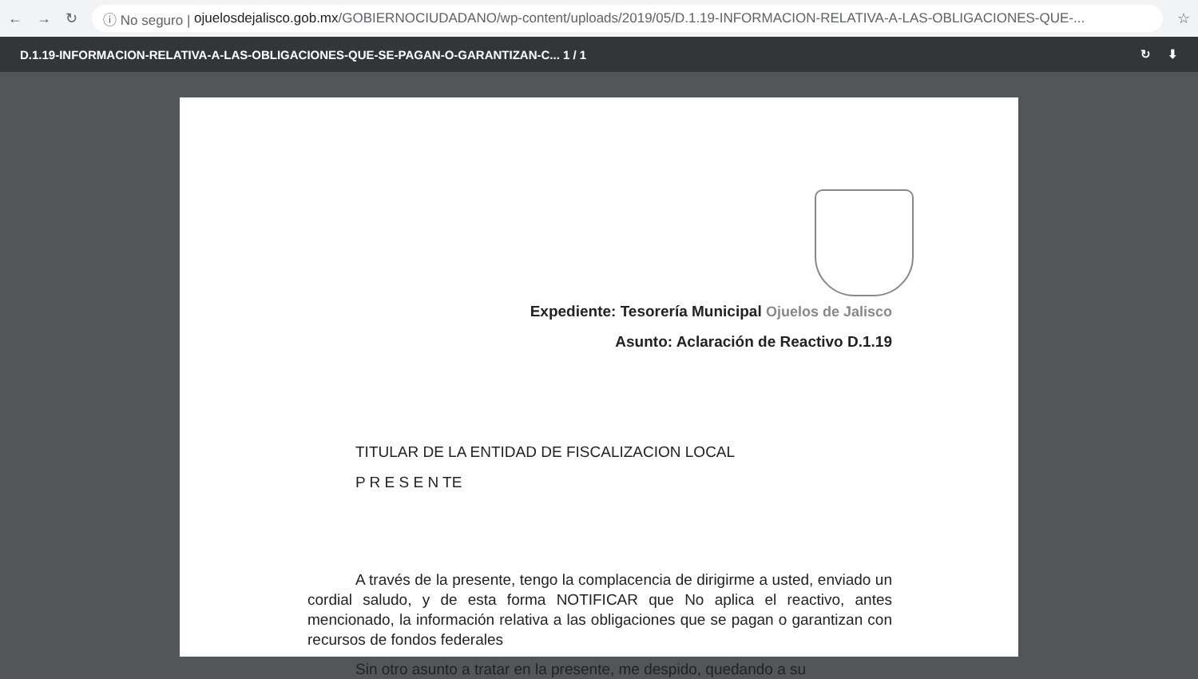← → ↻
ⓘ No seguro | ojuelosdejalisco.gob.mx /GOBIERNOCIUDADANO/wp-content/uploads/2019/05/D.1.19-INFORMACION-RELATIVA-A-LAS-OBLIGACIONES-QUE-...
☆
D.1.19-INFORMACION-RELATIVA-A-LAS-OBLIGACIONES-QUE-SE-PAGAN-O-GARANTIZAN-C... 1 / 1 ↻ ⬇
Expediente: Tesorería Municipal Ojuelos de Jalisco
Asunto: Aclaración de Reactivo D.1.19
TITULAR DE LA ENTIDAD DE FISCALIZACION LOCAL
P R E S E N TE
A través de la presente, tengo la complacencia de dirigirme a usted, enviado un cordial saludo, y de esta forma NOTIFICAR que No aplica el reactivo, antes mencionado, la información relativa a las obligaciones que se pagan o garantizan con recursos de fondos federales
Sin otro asunto a tratar en la presente, me despido, quedando a su